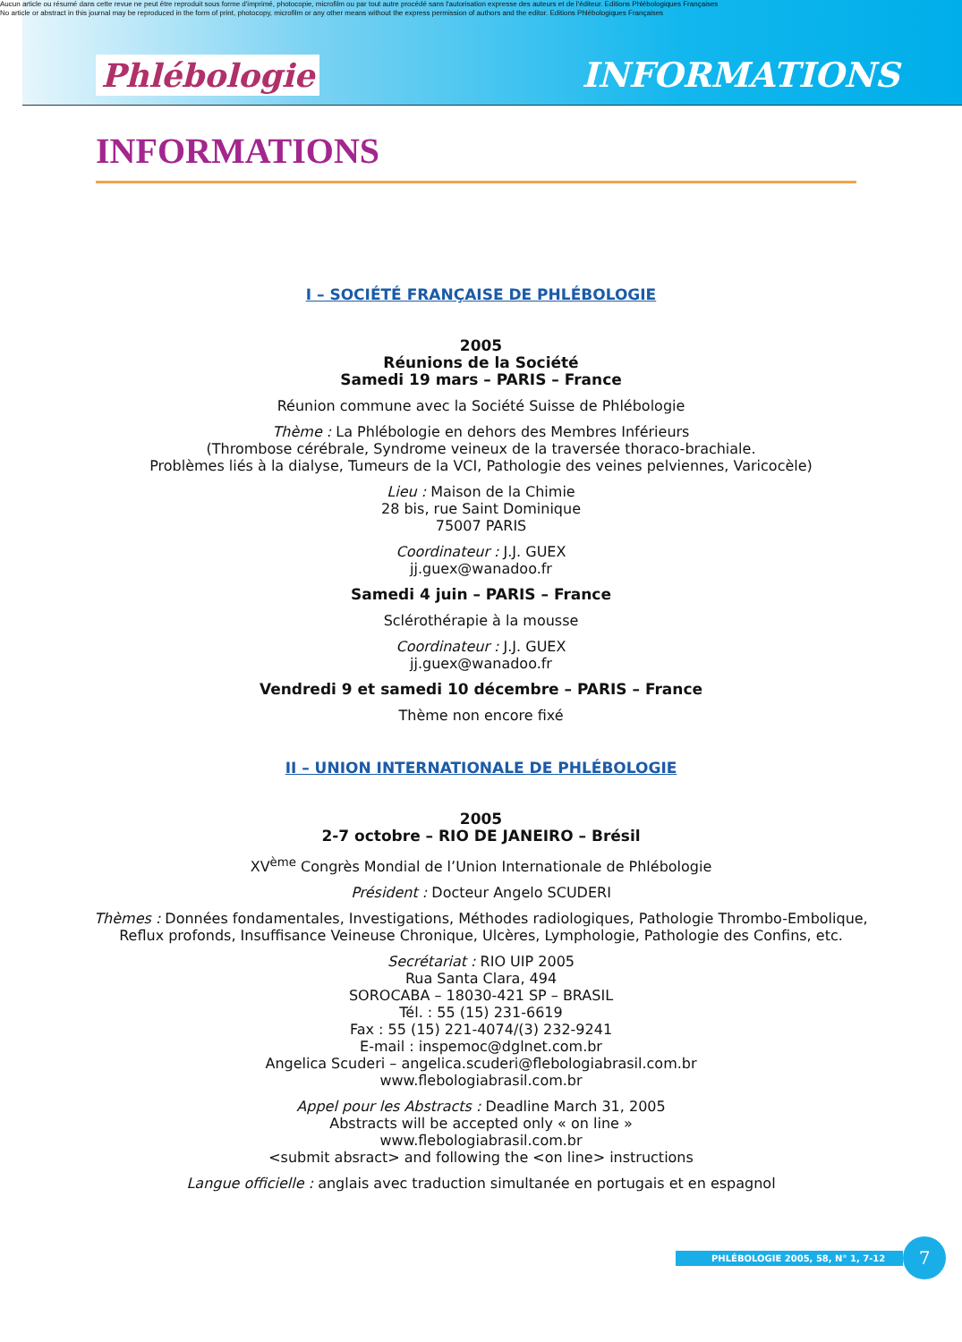Aucun article ou résumé dans cette revue ne peut être reproduit sous forme d'imprimé, photocopie, microfilm ou par tout autre procédé sans l'autorisation expresse des auteurs et de l'éditeur. Editions Phlébologiques Françaises
No article or abstract in this journal may be reproduced in the form of print, photocopy, microfilm or any other means without the express permission of authors and the editor. Editions Phlébologiques Françaises
Phlébologie INFORMATIONS
INFORMATIONS
I – SOCIÉTÉ FRANÇAISE DE PHLÉBOLOGIE
2005
Réunions de la Société
Samedi 19 mars – PARIS – France
Réunion commune avec la Société Suisse de Phlébologie
Thème : La Phlébologie en dehors des Membres Inférieurs
(Thrombose cérébrale, Syndrome veineux de la traversée thoraco-brachiale.
Problèmes liés à la dialyse, Tumeurs de la VCI, Pathologie des veines pelviennes, Varicocèle)
Lieu : Maison de la Chimie
28 bis, rue Saint Dominique
75007 PARIS
Coordinateur : J.J. GUEX
jj.guex@wanadoo.fr
Samedi 4 juin – PARIS – France
Sclérothérapie à la mousse
Coordinateur : J.J. GUEX
jj.guex@wanadoo.fr
Vendredi 9 et samedi 10 décembre – PARIS – France
Thème non encore fixé
II – UNION INTERNATIONALE DE PHLÉBOLOGIE
2005
2-7 octobre – RIO DE JANEIRO – Brésil
XV<sup>ème</sup> Congrès Mondial de l’Union Internationale de Phlébologie
Président : Docteur Angelo SCUDERI
Thèmes : Données fondamentales, Investigations, Méthodes radiologiques, Pathologie Thrombo-Embolique,
Reflux profonds, Insuffisance Veineuse Chronique, Ulcères, Lymphologie, Pathologie des Confins, etc.
Secrétariat : RIO UIP 2005
Rua Santa Clara, 494
SOROCABA – 18030-421 SP – BRASIL
Tél. : 55 (15) 231-6619
Fax : 55 (15) 221-4074/(3) 232-9241
E-mail : inspemoc@dglnet.com.br
Angelica Scuderi – angelica.scuderi@flebologiabrasil.com.br
www.flebologiabrasil.com.br
Appel pour les Abstracts : Deadline March 31, 2005
Abstracts will be accepted only « on line »
www.flebologiabrasil.com.br
<submit absract> and following the <on line> instructions
Langue officielle : anglais avec traduction simultanée en portugais et en espagnol
PHLÉBOLOGIE 2005, 58, N° 1, 7-12 7